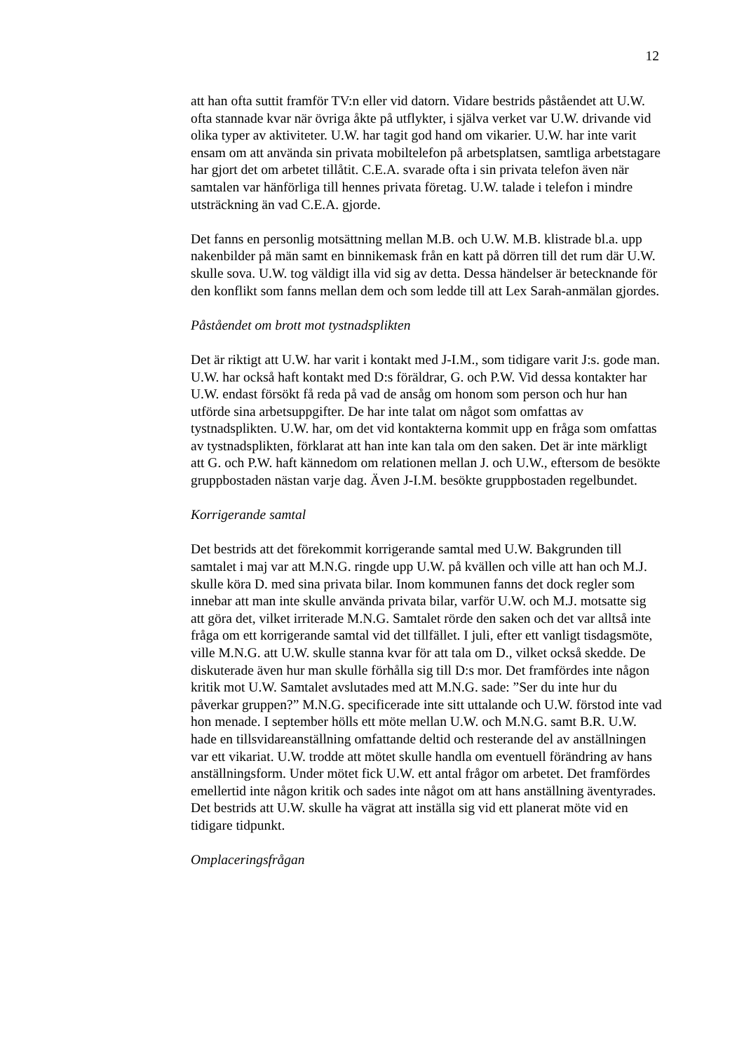12
att han ofta suttit framför TV:n eller vid datorn. Vidare bestrids påståendet att U.W. ofta stannade kvar när övriga åkte på utflykter, i själva verket var U.W. drivande vid olika typer av aktiviteter. U.W. har tagit god hand om vikarier. U.W. har inte varit ensam om att använda sin privata mobiltelefon på arbetsplatsen, samtliga arbetstagare har gjort det om arbetet tillåtit. C.E.A. svarade ofta i sin privata telefon även när samtalen var hänförliga till hennes privata företag. U.W. talade i telefon i mindre utsträckning än vad C.E.A. gjorde.
Det fanns en personlig motsättning mellan M.B. och U.W. M.B. klistrade bl.a. upp nakenbilder på män samt en binnikemask från en katt på dörren till det rum där U.W. skulle sova. U.W. tog väldigt illa vid sig av detta. Dessa händelser är betecknande för den konflikt som fanns mellan dem och som ledde till att Lex Sarah-anmälan gjordes.
Påståendet om brott mot tystnadsplikten
Det är riktigt att U.W. har varit i kontakt med J-I.M., som tidigare varit J:s. gode man. U.W. har också haft kontakt med D:s föräldrar, G. och P.W. Vid dessa kontakter har U.W. endast försökt få reda på vad de ansåg om honom som person och hur han utförde sina arbetsuppgifter. De har inte talat om något som omfattas av tystnadsplikten. U.W. har, om det vid kontakterna kommit upp en fråga som omfattas av tystnadsplikten, förklarat att han inte kan tala om den saken. Det är inte märkligt att G. och P.W. haft kännedom om relationen mellan J. och U.W., eftersom de besökte gruppbostaden nästan varje dag. Även J-I.M. besökte gruppbostaden regelbundet.
Korrigerande samtal
Det bestrids att det förekommit korrigerande samtal med U.W. Bakgrunden till samtalet i maj var att M.N.G. ringde upp U.W. på kvällen och ville att han och M.J. skulle köra D. med sina privata bilar. Inom kommunen fanns det dock regler som innebar att man inte skulle använda privata bilar, varför U.W. och M.J. motsatte sig att göra det, vilket irriterade M.N.G. Samtalet rörde den saken och det var alltså inte fråga om ett korrigerande samtal vid det tillfället. I juli, efter ett vanligt tisdagsmöte, ville M.N.G. att U.W. skulle stanna kvar för att tala om D., vilket också skedde. De diskuterade även hur man skulle förhålla sig till D:s mor. Det framfördes inte någon kritik mot U.W. Samtalet avslutades med att M.N.G. sade: ”Ser du inte hur du påverkar gruppen?” M.N.G. specificerade inte sitt uttalande och U.W. förstod inte vad hon menade. I september hölls ett möte mellan U.W. och M.N.G. samt B.R. U.W. hade en tillsvidareanställning omfattande deltid och resterande del av anställningen var ett vikariat. U.W. trodde att mötet skulle handla om eventuell förändring av hans anställningsform. Under mötet fick U.W. ett antal frågor om arbetet. Det framfördes emellertid inte någon kritik och sades inte något om att hans anställning äventyrades. Det bestrids att U.W. skulle ha vägrat att inställa sig vid ett planerat möte vid en tidigare tidpunkt.
Omplaceringsfrågan